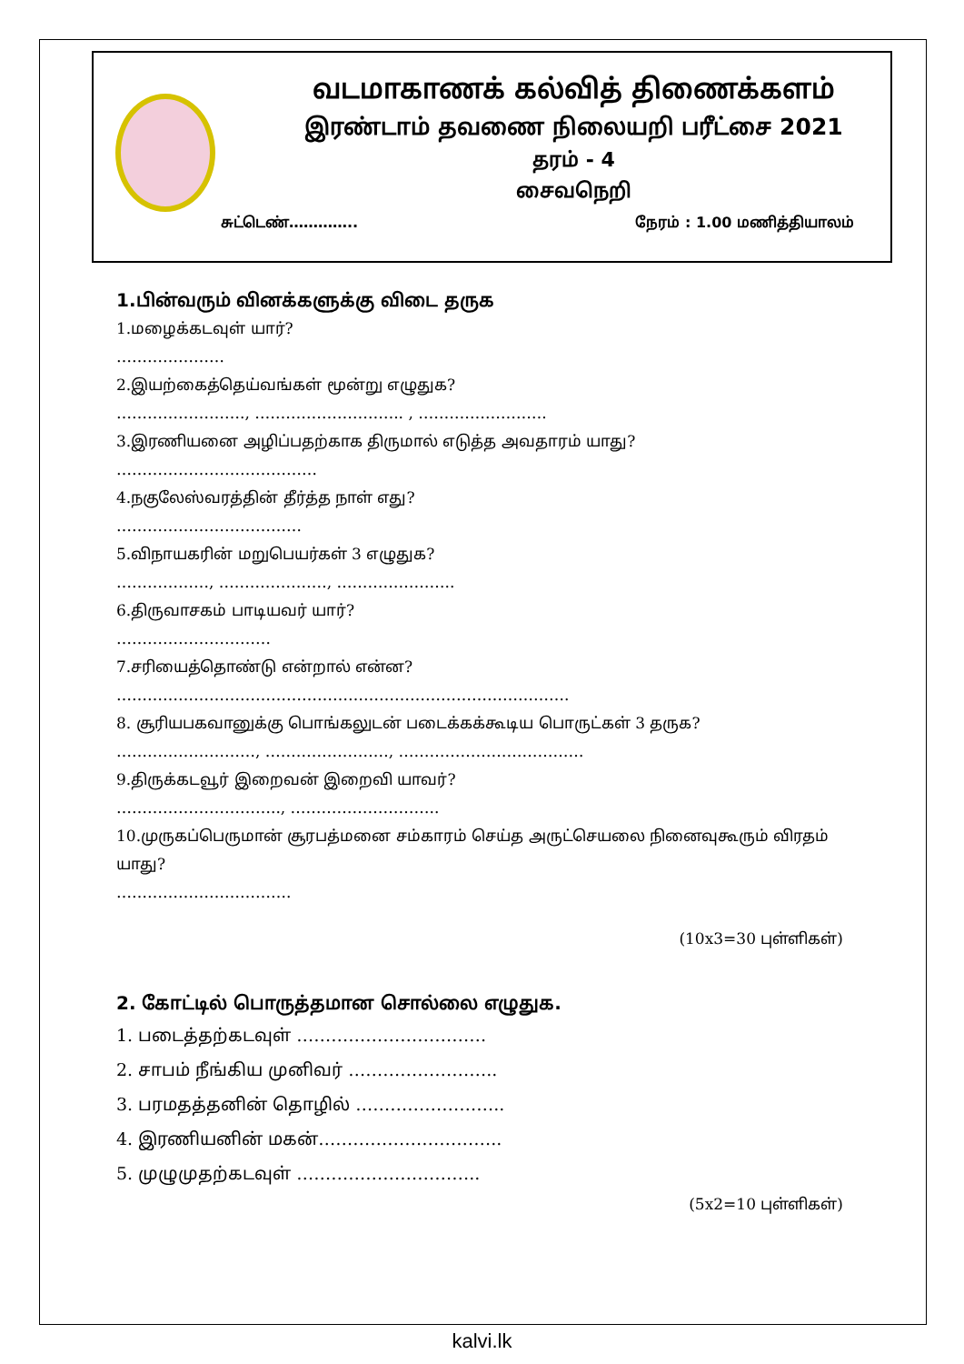வடமாகாணக் கல்வித் திணைக்களம்
இரண்டாம் தவணை நிலையறி பரீட்சை 2021
தரம் - 4
சைவநெறி
சுட்டெண்………….. நேரம் : 1.00 மணித்தியாலம்
1.பின்வரும் வினக்களுக்கு விடை தருக
1.மழைக்கடவுள் யார்?
…………………
2.இயற்கைத்தெய்வங்கள் மூன்று எழுதுக?
……………………., ……………………….. , …………………….
3.இரணியனை அழிப்பதற்காக திருமால் எடுத்த அவதாரம் யாது?
…………………………………
4.நகுலேஸ்வரத்தின் தீர்த்த நாள் எது?
………………………………
5.விநாயகரின் மறுபெயர்கள் 3 எழுதுக?
………………, …………………, …………………..
6.திருவாசகம் பாடியவர் யார்?
…………………………
7.சரியைத்தொண்டு என்றால் என்ன?
…………………………………………………………………………….
8. சூரியபகவானுக்கு பொங்கலுடன் படைக்கக்கூடிய பொருட்கள் 3 தருக?
………………………, ……………………, ………………………………
9.திருக்கடவூர் இறைவன் இறைவி யாவர்?
………………………….., ………………………..
10.முருகப்பெருமான் சூரபத்மனை சம்காரம் செய்த அருட்செயலை நினைவுகூரும் விரதம் யாது?
…………………………….
(10x3=30 புள்ளிகள்)
2. கோட்டில் பொருத்தமான சொல்லை எழுதுக.
1. படைத்தற்கடவுள் ……………………………
2. சாபம் நீங்கிய முனிவர் ……………………..
3. பரமதத்தனின் தொழில் ……………………..
4. இரணியனின் மகன்…………………………..
5. முழுமுதற்கடவுள் …………………………..
(5x2=10 புள்ளிகள்)
kalvi.lk